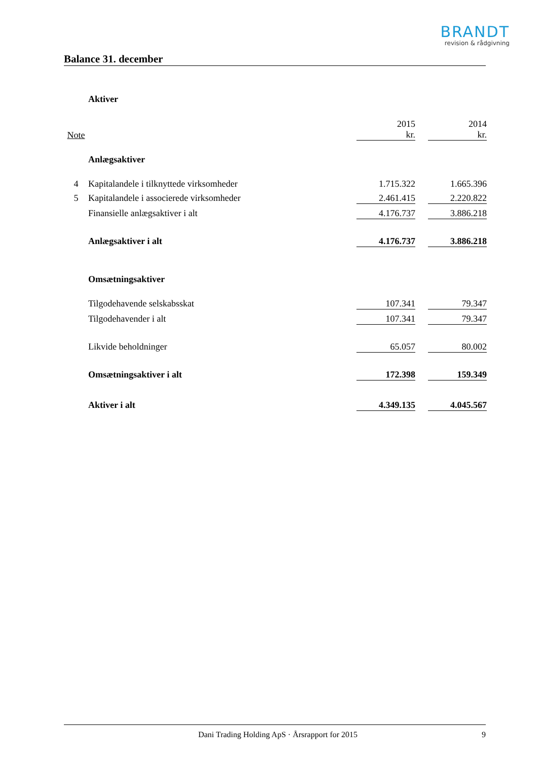BRANDT
revision & rådgivning
Balance 31. december
| | Aktiver | | | |
| Note | | 2015 kr. | | 2014 kr. |
| | Anlægsaktiver | | | |
| 4 | Kapitalandele i tilknyttede virksomheder | 1.715.322 | | 1.665.396 |
| 5 | Kapitalandele i associerede virksomheder | 2.461.415 | | 2.220.822 |
| | Finansielle anlægsaktiver i alt | 4.176.737 | | 3.886.218 |
| | Anlægsaktiver i alt | 4.176.737 | | 3.886.218 |
| | Omsætningsaktiver | | | |
| | Tilgodehavende selskabsskat | 107.341 | | 79.347 |
| | Tilgodehavender i alt | 107.341 | | 79.347 |
| | Likvide beholdninger | 65.057 | | 80.002 |
| | Omsætningsaktiver i alt | 172.398 | | 159.349 |
| | Aktiver i alt | 4.349.135 | | 4.045.567 |
Dani Trading Holding ApS · Årsrapport for 2015 9